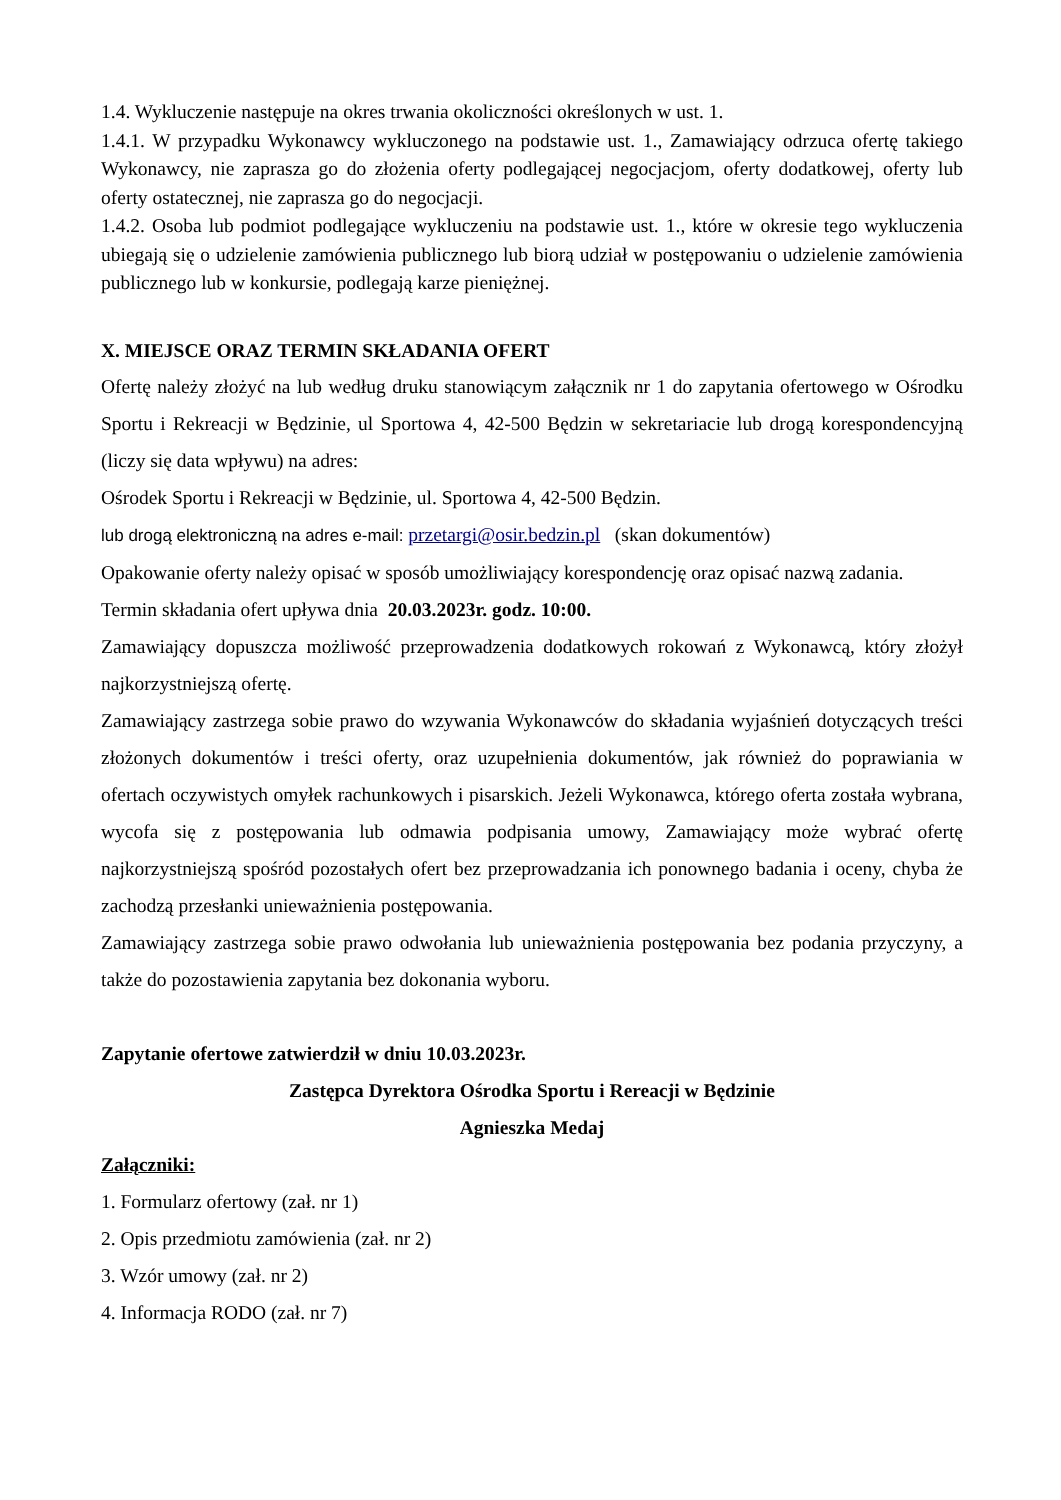1.4. Wykluczenie następuje na okres trwania okoliczności określonych w ust. 1.
1.4.1. W przypadku Wykonawcy wykluczonego na podstawie ust. 1., Zamawiający odrzuca ofertę takiego Wykonawcy, nie zaprasza go do złożenia oferty podlegającej negocjacjom, oferty dodatkowej, oferty lub oferty ostatecznej, nie zaprasza go do negocjacji.
1.4.2. Osoba lub podmiot podlegające wykluczeniu na podstawie ust. 1., które w okresie tego wykluczenia ubiegają się o udzielenie zamówienia publicznego lub biorą udział w postępowaniu o udzielenie zamówienia publicznego lub w konkursie, podlegają karze pieniężnej.
X. MIEJSCE ORAZ TERMIN SKŁADANIA OFERT
Ofertę należy złożyć na lub według druku stanowiącym załącznik nr 1 do zapytania ofertowego w Ośrodku Sportu i Rekreacji w Będzinie, ul Sportowa 4, 42-500 Będzin w sekretariacie lub drogą korespondencyjną (liczy się data wpływu) na adres:
Ośrodek Sportu i Rekreacji w Będzinie, ul. Sportowa 4, 42-500 Będzin.
lub drogą elektroniczną na adres e-mail: przetargi@osir.bedzin.pl (skan dokumentów)
Opakowanie oferty należy opisać w sposób umożliwiający korespondencję oraz opisać nazwą zadania.
Termin składania ofert upływa dnia 20.03.2023r. godz. 10:00.
Zamawiający dopuszcza możliwość przeprowadzenia dodatkowych rokowań z Wykonawcą, który złożył najkorzystniejszą ofertę.
Zamawiający zastrzega sobie prawo do wzywania Wykonawców do składania wyjaśnień dotyczących treści złożonych dokumentów i treści oferty, oraz uzupełnienia dokumentów, jak również do poprawiania w ofertach oczywistych omyłek rachunkowych i pisarskich. Jeżeli Wykonawca, którego oferta została wybrana, wycofa się z postępowania lub odmawia podpisania umowy, Zamawiający może wybrać ofertę najkorzystniejszą spośród pozostałych ofert bez przeprowadzania ich ponownego badania i oceny, chyba że zachodzą przesłanki unieważnienia postępowania.
Zamawiający zastrzega sobie prawo odwołania lub unieważnienia postępowania bez podania przyczyny, a także do pozostawienia zapytania bez dokonania wyboru.
Zapytanie ofertowe zatwierdził w dniu 10.03.2023r.
Zastępca Dyrektora Ośrodka Sportu i Rereacji w Będzinie
Agnieszka Medaj
Załączniki:
1. Formularz ofertowy (zał. nr 1)
2. Opis przedmiotu zamówienia (zał. nr 2)
3. Wzór umowy (zał. nr 2)
4. Informacja RODO (zał. nr 7)